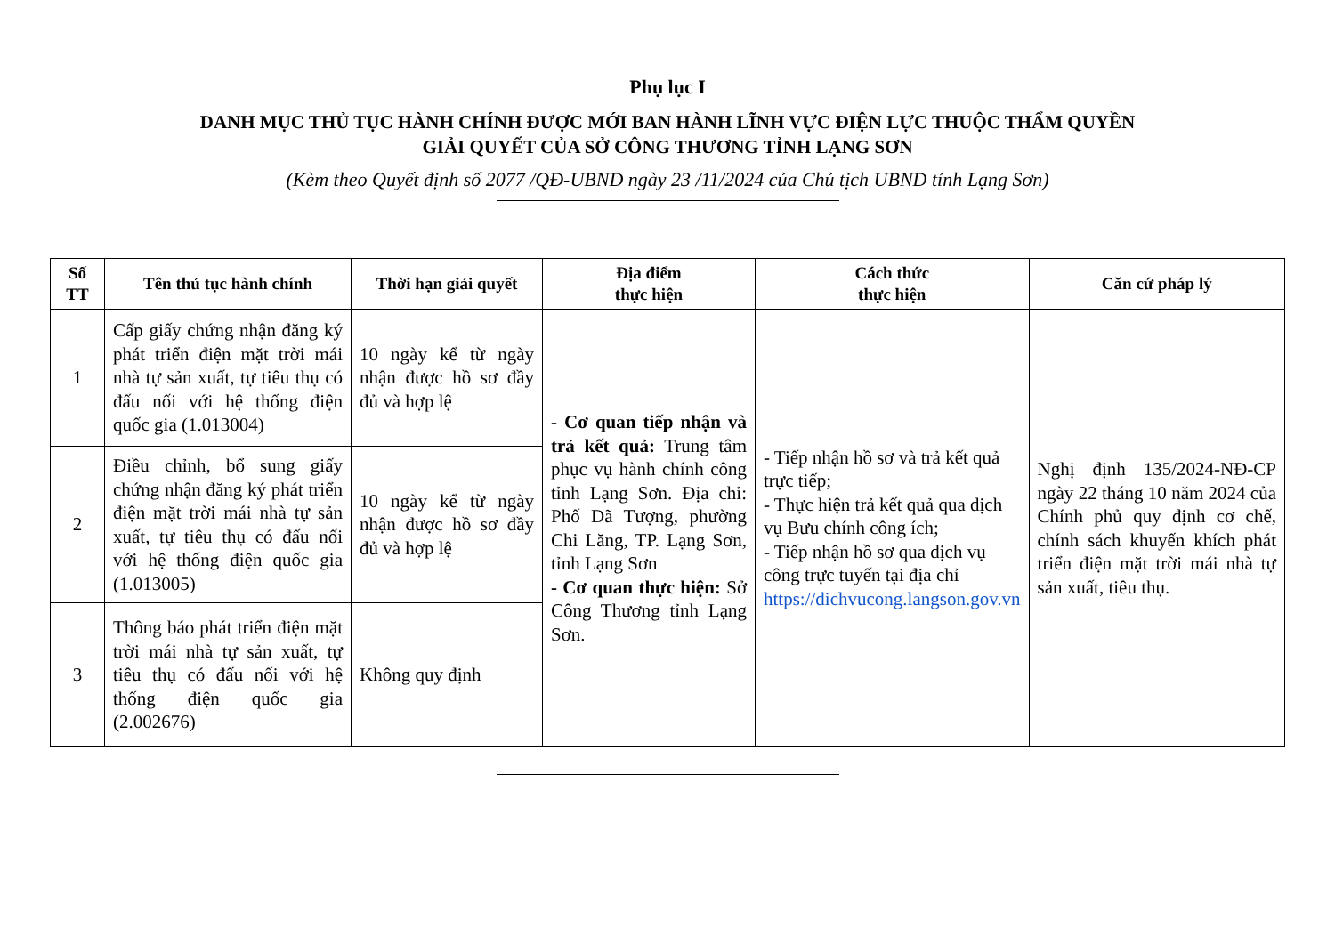Phụ lục I
DANH MỤC THỦ TỤC HÀNH CHÍNH ĐƯỢC MỚI BAN HÀNH LĨNH VỰC ĐIỆN LỰC THUỘC THẨM QUYỀN
GIẢI QUYẾT CỦA SỞ CÔNG THƯƠNG TỈNH LẠNG SƠN
(Kèm theo Quyết định số 2077 /QĐ-UBND ngày 23 /11/2024 của Chủ tịch UBND tỉnh Lạng Sơn)
| Số TT | Tên thủ tục hành chính | Thời hạn giải quyết | Địa điểm thực hiện | Cách thức thực hiện | Căn cứ pháp lý |
| --- | --- | --- | --- | --- | --- |
| 1 | Cấp giấy chứng nhận đăng ký phát triển điện mặt trời mái nhà tự sản xuất, tự tiêu thụ có đấu nối với hệ thống điện quốc gia (1.013004) | 10 ngày kể từ ngày nhận được hồ sơ đầy đủ và hợp lệ | - Cơ quan tiếp nhận và trả kết quả: Trung tâm phục vụ hành chính công tỉnh Lạng Sơn. Địa chỉ: Phố Dã Tượng, phường Chi Lăng, TP. Lạng Sơn, tỉnh Lạng Sơn - Cơ quan thực hiện: Sở Công Thương tỉnh Lạng Sơn. | - Tiếp nhận hồ sơ và trả kết quả trực tiếp; - Thực hiện trả kết quả qua dịch vụ Bưu chính công ích; - Tiếp nhận hồ sơ qua dịch vụ công trực tuyến tại địa chỉ https://dichvucong.langson.gov.vn | Nghị định 135/2024-NĐ-CP ngày 22 tháng 10 năm 2024 của Chính phủ quy định cơ chế, chính sách khuyến khích phát triển điện mặt trời mái nhà tự sản xuất, tiêu thụ. |
| 2 | Điều chỉnh, bổ sung giấy chứng nhận đăng ký phát triển điện mặt trời mái nhà tự sản xuất, tự tiêu thụ có đấu nối với hệ thống điện quốc gia (1.013005) | 10 ngày kể từ ngày nhận được hồ sơ đầy đủ và hợp lệ | | | |
| 3 | Thông báo phát triển điện mặt trời mái nhà tự sản xuất, tự tiêu thụ có đấu nối với hệ thống điện quốc gia (2.002676) | Không quy định | | | |